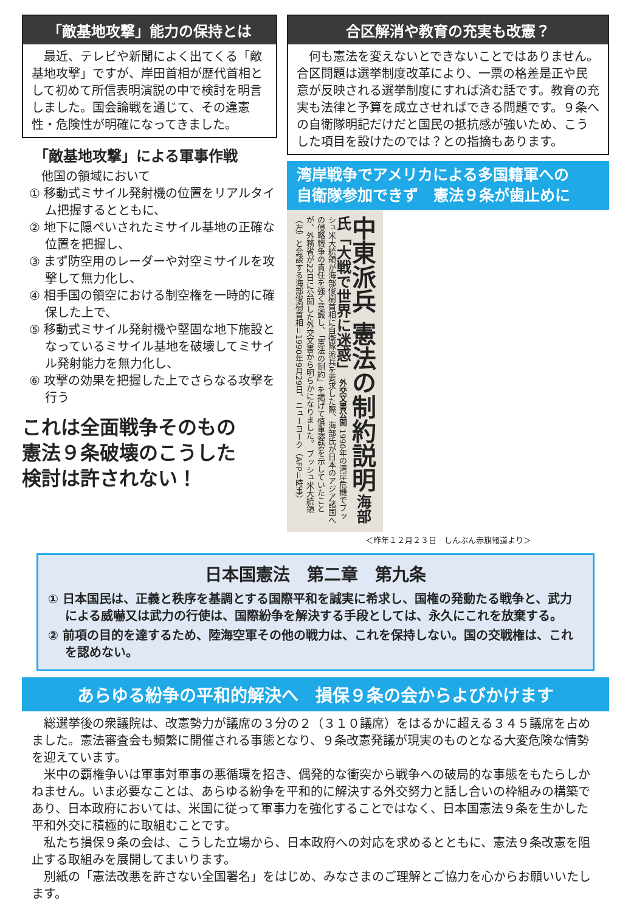「敵基地攻撃」能力の保持とは
　最近、テレビや新聞によく出てくる「敵基地攻撃」ですが、岸田首相が歴代首相として初めて所信表明演説の中で検討を明言しました。国会論戦を通じて、その違憲性・危険性が明確になってきました。
「敵基地攻撃」による軍事作戦
　他国の領域において
① 移動式ミサイル発射機の位置をリアルタイム把握するとともに、
② 地下に隠ぺいされたミサイル基地の正確な位置を把握し、
③ まず防空用のレーダーや対空ミサイルを攻撃して無力化し、
④ 相手国の領空における制空権を一時的に確保した上で、
⑤ 移動式ミサイル発射機や堅固な地下施設となっているミサイル基地を破壊してミサイル発射能力を無力化し、
⑥ 攻撃の効果を把握した上でさらなる攻撃を行う
これは全面戦争そのもの
憲法９条破壊のこうした
検討は許されない！
合区解消や教育の充実も改憲？
　何も憲法を変えないとできないことではありません。合区問題は選挙制度改革により、一票の格差是正や民意が反映される選挙制度にすれば済む話です。教育の充実も法律と予算を成立させればできる問題です。９条への自衛隊明記だけだと国民の抵抗感が強いため、こうした項目を設けたのでは？との指摘もあります。
湾岸戦争でアメリカによる多国籍軍への
自衛隊参加できず　憲法９条が歯止めに
中東派兵 憲法の制約説明 海部氏「大戦で世界に迷惑」 外交文書公開 1990年の湾岸危機でブッシュ米大統領が海部俊樹首相に自衛隊派兵を要求した際、海部氏が日本のアジア諸国への侵略戦争の責任を強く意識し、「憲法の制約」を掲げて慎重姿勢を示していたことが、外務省が22日に公開した外交文書から明らかになりました。 ブッシュ米大統領（左）と会談する海部俊樹首相＝1990年9月29日、ニューヨーク（AFP＝時事）
＜昨年１２月２３日　しんぶん赤旗報道より＞
日本国憲法　第二章　第九条
① 日本国民は、正義と秩序を基調とする国際平和を誠実に希求し、国権の発動たる戦争と、武力による威嚇又は武力の行使は、国際紛争を解決する手段としては、永久にこれを放棄する。
② 前項の目的を達するため、陸海空軍その他の戦力は、これを保持しない。国の交戦権は、これを認めない。
あらゆる紛争の平和的解決へ　損保９条の会からよびかけます
総選挙後の衆議院は、改憲勢力が議席の３分の２（３１０議席）をはるかに超える３４５議席を占めました。憲法審査会も頻繁に開催される事態となり、９条改憲発議が現実のものとなる大変危険な情勢を迎えています。
米中の覇権争いは軍事対軍事の悪循環を招き、偶発的な衝突から戦争への破局的な事態をもたらしかねません。いま必要なことは、あらゆる紛争を平和的に解決する外交努力と話し合いの枠組みの構築であり、日本政府においては、米国に従って軍事力を強化することではなく、日本国憲法９条を生かした平和外交に積極的に取組むことです。
私たち損保９条の会は、こうした立場から、日本政府への対応を求めるとともに、憲法９条改憲を阻止する取組みを展開してまいります。
別紙の「憲法改悪を許さない全国署名」をはじめ、みなさまのご理解とご協力を心からお願いいたします。